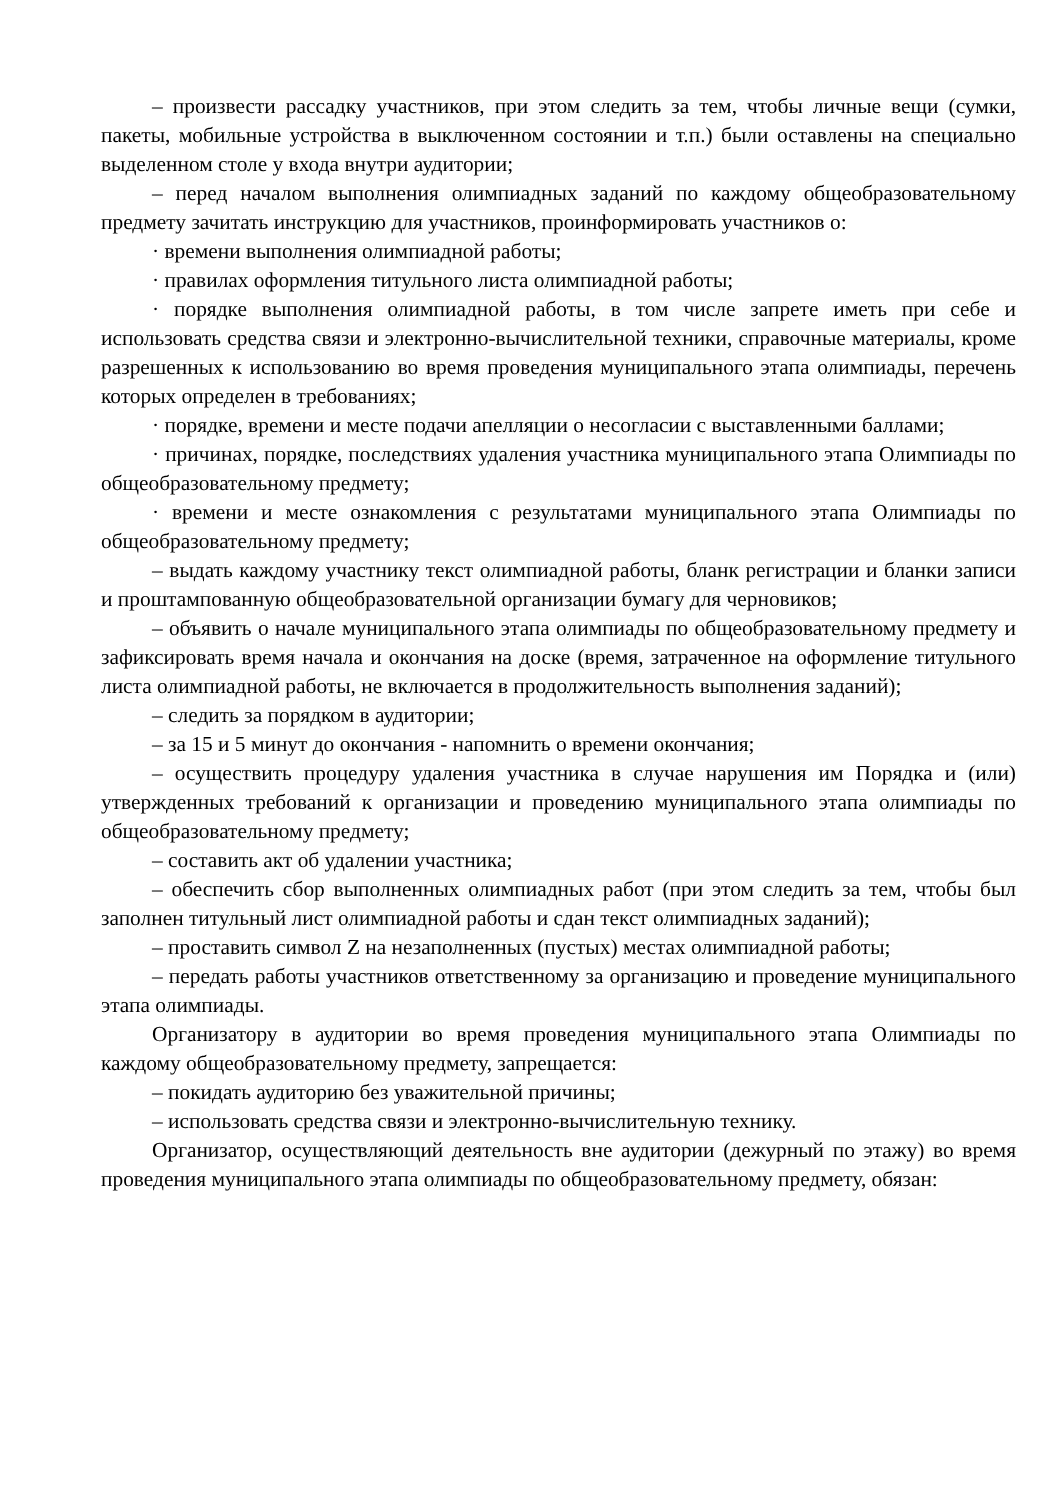– произвести рассадку участников, при этом следить за тем, чтобы личные вещи (сумки, пакеты, мобильные устройства в выключенном состоянии и т.п.) были оставлены на специально выделенном столе у входа внутри аудитории;
– перед началом выполнения олимпиадных заданий по каждому общеобразовательному предмету зачитать инструкцию для участников, проинформировать участников о:
· времени выполнения олимпиадной работы;
· правилах оформления титульного листа олимпиадной работы;
· порядке выполнения олимпиадной работы, в том числе запрете иметь при себе и использовать средства связи и электронно-вычислительной техники, справочные материалы, кроме разрешенных к использованию во время проведения муниципального этапа олимпиады, перечень которых определен в требованиях;
· порядке, времени и месте подачи апелляции о несогласии с выставленными баллами;
· причинах, порядке, последствиях удаления участника муниципального этапа Олимпиады по общеобразовательному предмету;
· времени и месте ознакомления с результатами муниципального этапа Олимпиады по общеобразовательному предмету;
– выдать каждому участнику текст олимпиадной работы, бланк регистрации и бланки записи и проштампованную общеобразовательной организации бумагу для черновиков;
– объявить о начале муниципального этапа олимпиады по общеобразовательному предмету и зафиксировать время начала и окончания на доске (время, затраченное на оформление титульного листа олимпиадной работы, не включается в продолжительность выполнения заданий);
– следить за порядком в аудитории;
– за 15 и 5 минут до окончания - напомнить о времени окончания;
– осуществить процедуру удаления участника в случае нарушения им Порядка и (или) утвержденных требований к организации и проведению муниципального этапа олимпиады по общеобразовательному предмету;
– составить акт об удалении участника;
– обеспечить сбор выполненных олимпиадных работ (при этом следить за тем, чтобы был заполнен титульный лист олимпиадной работы и сдан текст олимпиадных заданий);
– проставить символ Z на незаполненных (пустых) местах олимпиадной работы;
– передать работы участников ответственному за организацию и проведение муниципального этапа олимпиады.
Организатору в аудитории во время проведения муниципального этапа Олимпиады по каждому общеобразовательному предмету, запрещается:
– покидать аудиторию без уважительной причины;
– использовать средства связи и электронно-вычислительную технику.
Организатор, осуществляющий деятельность вне аудитории (дежурный по этажу) во время проведения муниципального этапа олимпиады по общеобразовательному предмету, обязан: